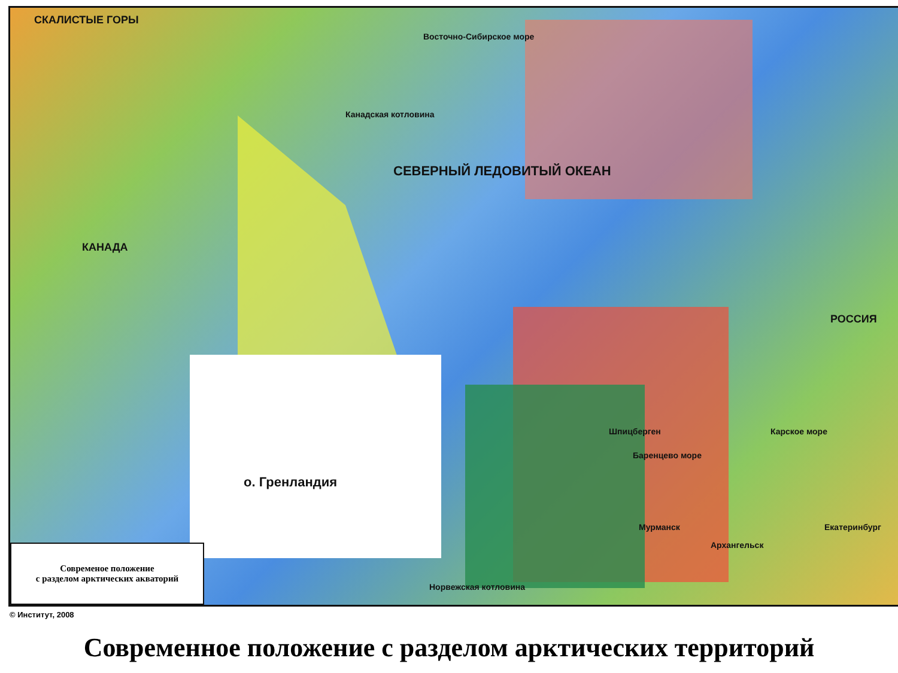СКАЛИСТЫЕ ГОРЫ
КАНАДА
СЕВЕРНЫЙ ЛЕДОВИТЫЙ ОКЕАН
Канадская котловина
о. Гренландия
РОССИЯ
Карское море
Шпицберген
Баренцево море
Мурманск
Архангельск
Екатеринбург
Восточно-Сибирское море
Норвежская котловина
Современое положение
с разделом арктических акваторий
© Институт, 2008
Современное положение с разделом арктических территорий